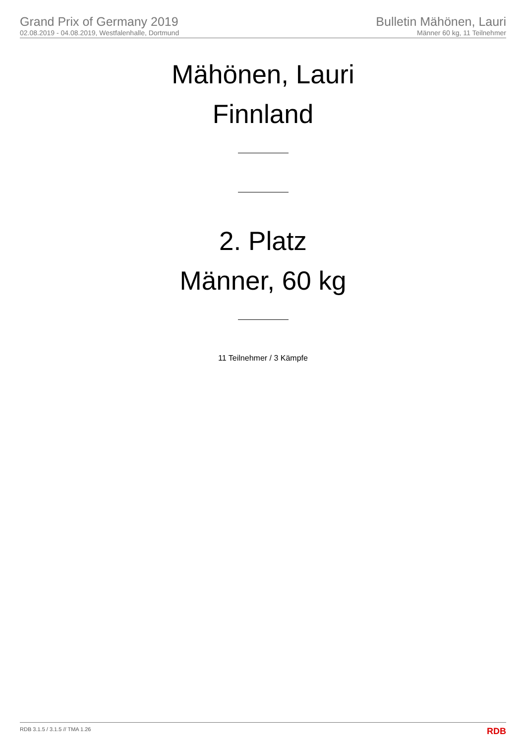Grand Prix of Germany 2019
02.08.2019 - 04.08.2019, Westfalenhalle, Dortmund
Bulletin Mähönen, Lauri
Männer 60 kg, 11 Teilnehmer
Mähönen, Lauri
Finnland
2. Platz
Männer, 60 kg
11 Teilnehmer / 3 Kämpfe
RDB 3.1.5 / 3.1.5 // TMA 1.26 RDB